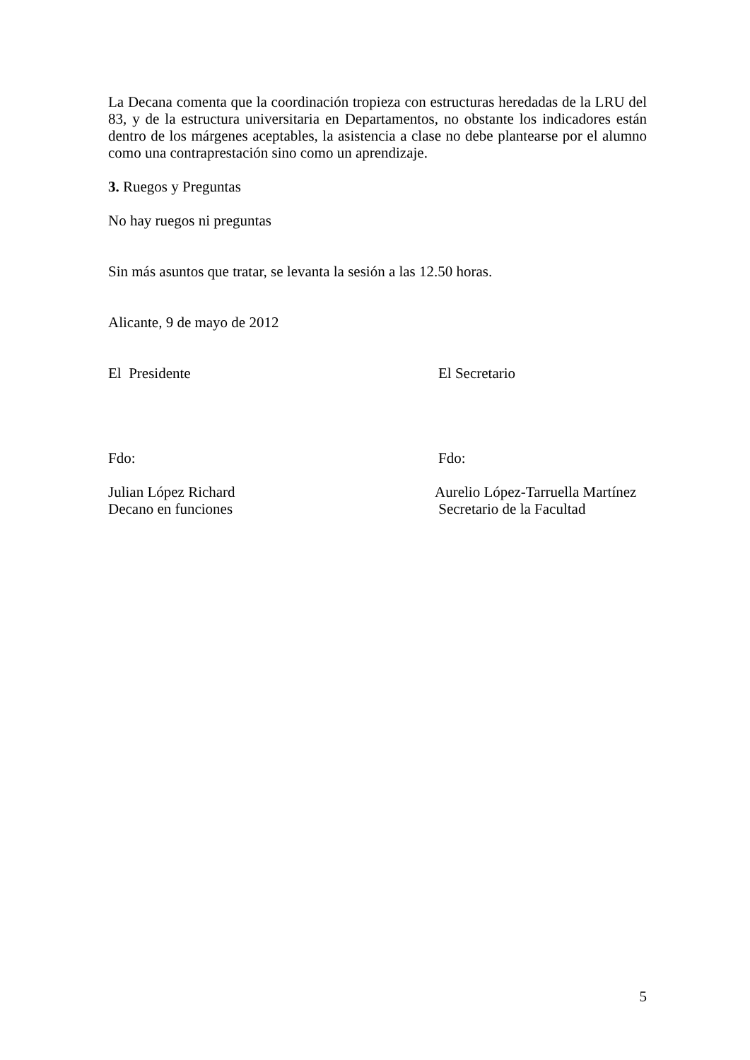La Decana comenta que la coordinación tropieza con estructuras heredadas de la LRU del 83, y de la estructura universitaria en Departamentos, no obstante los indicadores están dentro de los márgenes aceptables, la asistencia a clase no debe plantearse por el alumno como una contraprestación sino como un aprendizaje.
3. Ruegos y Preguntas
No hay ruegos ni preguntas
Sin más asuntos que tratar, se levanta la sesión a las 12.50 horas.
Alicante, 9 de mayo de 2012
El Presidente El Secretario
Fdo: Fdo:
Julian López Richard
Decano en funciones
Aurelio López-Tarruella Martínez
Secretario de la Facultad
5